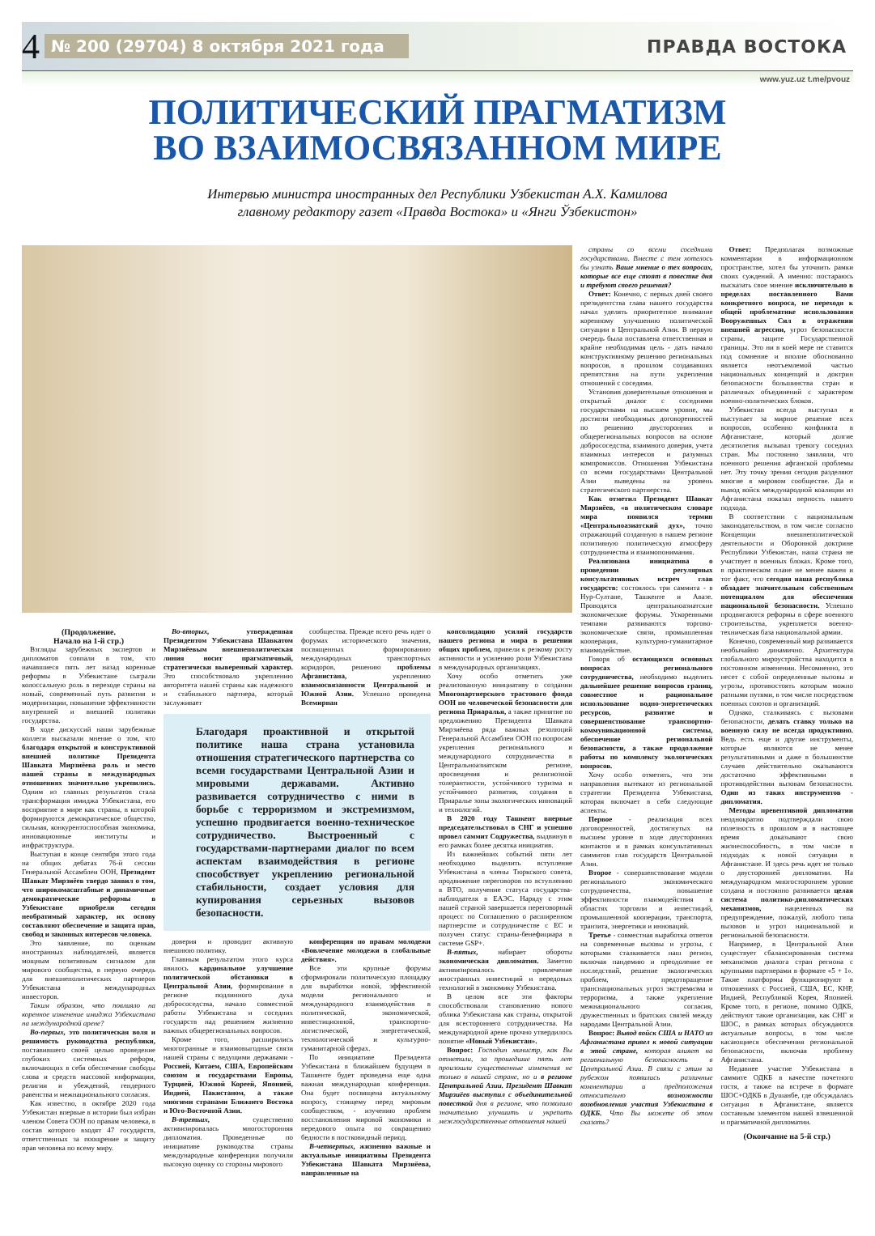4 № 200 (29704) 8 октября 2021 года
ПРАВДА ВОСТОКА
www.yuz.uz t.me/pvouz
ПОЛИТИЧЕСКИЙ ПРАГМАТИЗМ
ВО ВЗАИМОСВЯЗАННОМ МИРЕ
Интервью министра иностранных дел Республики Узбекистан А.Х. Камилова
главному редактору газет «Правда Востока» и «Янги Ўзбекистон»
(Продолжение.
Начало на 1-й стр.)
Взгляды зарубежных экспертов и дипломатов совпали в том, что начавшиеся пять лет назад коренные реформы в Узбекистане сыграли колоссальную роль в переходе страны на новый, современный путь развития и модернизации, повышение эффективности внутренней и внешней политики государства.
В ходе дискуссий наши зарубежные коллеги высказали мнение о том, что благодаря открытой и конструктивной внешней политике Президента Шавката Мирзиёева роль и место нашей страны в международных отношениях значительно укрепились. Одним из главных результатов стала трансформация имиджа Узбекистана, его восприятие в мире как страны, в которой формируются демократическое общество, сильная, конкурентоспособная экономика, инновационные институты и инфраструктура.
Выступая в конце сентября этого года на общих дебатах 76-й сессии Генеральной Ассамблеи ООН, Президент Шавкат Мирзиёев твердо заявил о том, что широкомасштабные и динамичные демократические реформы в Узбекистане приобрели сегодня необратимый характер, их основу составляют обеспечение и защита прав, свобод и законных интересов человека.
Это заявление, по оценкам иностранных наблюдателей, является мощным позитивным сигналом для мирового сообщества, в первую очередь для внешнеполитических партнеров Узбекистана и международных инвесторов.
Таким образом, что повлияло на коренное изменение имиджа Узбекистана на международной арене?
Во-первых, это политическая воля и решимость руководства республики, поставившего своей целью проведение глубоких системных реформ, включающих в себя обеспечение свободы слова и средств массовой информации, религии и убеждений, гендерного равенства и межнационального согласия.
Как известно, в октябре 2020 года Узбекистан впервые в истории был избран членом Совета ООН по правам человека, в состав которого входят 47 государств, ответственных за поощрение и защиту прав человека по всему миру.
Во-вторых, утвержденная Президентом Узбекистана Шавкатом Мирзиёевым внешнеполитическая линия носит прагматичный, стратегически выверенный характер. Это способствовало укреплению авторитета нашей страны как надежного и стабильного партнера, который заслуживает
сообщества. Прежде всего речь идет о форумах исторического значения, посвященных формированию международных транспортных коридоров, решению проблемы Афганистана, укреплению взаимосвязанности Центральной и Южной Азии. Успешно проведена Всемирная
Благодаря проактивной и открытой политике наша страна установила отношения стратегического партнерства со всеми государствами Центральной Азии и мировыми державами. Активно развивается сотрудничество с ними в борьбе с терроризмом и экстремизмом, успешно продвигается военно-техническое сотрудничество. Выстроенный с государствами-партнерами диалог по всем аспектам взаимодействия в регионе способствует укреплению региональной стабильности, создает условия для купирования серьезных вызовов безопасности.
доверия и проводит активную внешнюю политику.
Главным результатом этого курса явилось кардинальное улучшение политической обстановки в Центральной Азии, формирование в регионе подлинного духа добрососедства, начало совместной работы Узбекистана и соседних государств над решением жизненно важных общерегиональных вопросов.
Кроме того, расширились многогранные и взаимовыгодные связи нашей страны с ведущими державами - Россией, Китаем, США, Европейским союзом и государствами Европы, Турцией, Южной Кореей, Японией, Индией, Пакистаном, а также многими странами Ближнего Востока и Юго-Восточной Азии.
В-третьих, существенно активизировалась многосторонняя дипломатия. Проведенные по инициативе руководства страны международные конференции получили высокую оценку со стороны мирового
конференция по правам молодежи «Вовлечение молодежи в глобальные действия».
Все эти крупные форумы сформировали политическую площадку для выработки новой, эффективной модели регионального и международного взаимодействия в политической, экономической, инвестиционной, транспортно-логистической, энергетической, технологической и культурно-гуманитарной сферах.
По инициативе Президента Узбекистана в ближайшем будущем в Ташкенте будет проведена еще одна важная международная конференция. Она будет посвящена актуальному вопросу, стоящему перед мировым сообществом, - изучению проблем восстановления мировой экономики и передового опыта по сокращению бедности в постковидный период.
В-четвертых, жизненно важные и актуальные инициативы Президента Узбекистана Шавката Мирзиёева, направленные на
консолидацию усилий государств нашего региона и мира в решении общих проблем, привели к резкому росту активности и усилению роли Узбекистана в международных организациях.
Хочу особо отметить уже реализованную инициативу о создании Многопартнерского трастового фонда ООН по человеческой безопасности для региона Приаралья, а также принятие по предложению Президента Шавката Мирзиёева ряда важных резолюций Генеральной Ассамблеи ООН по вопросам укрепления регионального и международного сотрудничества в Центральноазиатском регионе, просвещения и религиозной толерантности, устойчивого туризма и устойчивого развития, создания в Приаралье зоны экологических инноваций и технологий.
В 2020 году Ташкент впервые председательствовал в СНГ и успешно провел саммит Содружества, выдвинув в его рамках более десятка инициатив.
Из важнейших событий пяти лет необходимо выделить вступление Узбекистана в члены Тюркского совета, продвижение переговоров по вступлению в ВТО, получение статуса государства-наблюдателя в ЕАЭС. Наряду с этим нашей страной завершается переговорный процесс по Соглашению о расширенном партнерстве и сотрудничестве с ЕС и получен статус страны-бенефициара в системе GSP+.
В-пятых, набирает обороты экономическая дипломатия. Заметно активизировалось привлечение иностранных инвестиций и передовых технологий в экономику Узбекистана.
В целом все эти факторы способствовали становлению нового облика Узбекистана как страны, открытой для всестороннего сотрудничества. На международной арене прочно утвердилось понятие «Новый Узбекистан».
Вопрос: Господин министр, как Вы отметили, за прошедшие пять лет произошли существенные изменения не только в нашей стране, но и в регионе Центральной Азии. Президент Шавкат Мирзиёев выступил с объединительной повесткой дня в регионе, что позволило значительно улучшить и укрепить межгосударственные отношения нашей
страны со всеми соседними государствами. Вместе с тем хотелось бы узнать Ваше мнение о тех вопросах, которые все еще стоят в повестке дня и требуют своего решения?
Ответ: Конечно, с первых дней своего президентства глава нашего государства начал уделять приоритетное внимание коренному улучшению политической ситуации в Центральной Азии. В первую очередь была поставлена ответственная и крайне необходимая цель - дать начало конструктивному решению региональных вопросов, в прошлом создававших препятствия на пути укрепления отношений с соседями.
Установив доверительные отношения и открытый диалог с соседними государствами на высшем уровне, мы достигли необходимых договоренностей по решению двусторонних и общерегиональных вопросов на основе добрососедства, взаимного доверия, учета взаимных интересов и разумных компромиссов. Отношения Узбекистана со всеми государствами Центральной Азии выведены на уровень стратегического партнерства.
Как отметил Президент Шавкат Мирзиёев, «в политическом словаре мира появился термин «Центральноазиатский дух», точно отражающий созданную в нашем регионе позитивную политическую атмосферу сотрудничества и взаимопонимания.
Реализована инициатива о проведении регулярных консультативных встреч глав государств: состоялось три саммита - в Нур-Султане, Ташкенте и Авазе. Проводятся центральноазиатские экономические форумы. Ускоренными темпами развиваются торгово-экономические связи, промышленная кооперация, культурно-гуманитарное взаимодействие.
Говоря об остающихся основных вопросах регионального сотрудничества, необходимо выделить дальнейшее решение вопросов границ, совместное и рациональное использование водно-энергетических ресурсов, развитие и совершенствование транспортно-коммуникационной системы, обеспечение региональной безопасности, а также продолжение работы по комплексу экологических вопросов.
Хочу особо отметить, что эти направления вытекают из региональной стратегии Президента Узбекистана, которая включает в себя следующие аспекты.
Первое - реализация всех договоренностей, достигнутых на высшем уровне в ходе двусторонних контактов и в рамках консультативных саммитов глав государств Центральной Азии.
Второе - совершенствование модели регионального экономического сотрудничества, повышение эффективности взаимодействия в областях торговли и инвестиций, промышленной кооперации, транспорта, транзита, энергетики и инноваций.
Третье - совместная выработка ответов на современные вызовы и угрозы, с которыми сталкивается наш регион, включая пандемию и преодоление ее последствий, решение экологических проблем, предотвращение транснациональных угроз экстремизма и терроризма, а также укрепление межнационального согласия, дружественных и братских связей между народами Центральной Азии.
Вопрос: Вывод войск США и НАТО из Афганистана привел к новой ситуации в этой стране, которая влияет на региональную безопасность в Центральной Азии. В связи с этим за рубежом появились различные комментарии и предположения относительно возможности возобновления участия Узбекистана в ОДКБ. Что Вы можете об этом сказать?
Ответ: Предполагая возможные комментарии в информационном пространстве, хотел бы уточнить рамки своих суждений. А именно: постараюсь высказать свое мнение исключительно в пределах поставленного Вами конкретного вопроса, не переходя к общей проблематике использования Вооруженных Сил в отражении внешней агрессии, угроз безопасности страны, защите Государственной границы. Это ни в коей мере не ставится под сомнение и вполне обоснованно является неотъемлемой частью национальных концепций и доктрин безопасности большинства стран и различных объединений с характером военно-политических блоков.
Узбекистан всегда выступал и выступает за мирное решение всех вопросов, особенно конфликта в Афганистане, который долгие десятилетия вызывал тревогу соседних стран. Мы постоянно заявляли, что военного решения афганской проблемы нет. Эту точку зрения сегодня разделяют многие в мировом сообществе. Да и вывод войск международной коалиции из Афганистана показал верность нашего подхода.
В соответствии с национальным законодательством, в том числе согласно Концепции внешнеполитической деятельности и Оборонной доктрине Республики Узбекистан, наша страна не участвует в военных блоках. Кроме того, в практическом плане не менее важен и тот факт, что сегодня наша республика обладает значительным собственным потенциалом для обеспечения национальной безопасности. Успешно продвигаются реформы в сфере военного строительства, укрепляется военно-техническая база национальной армии.
Конечно, современный мир развивается необычайно динамично. Архитектура глобального мироустройства находится в постоянном изменении. Несомненно, это несет с собой определенные вызовы и угрозы, противостоять которым можно разными путями, в том числе посредством военных союзов и организаций.
Однако, сталкиваясь с вызовами безопасности, делать ставку только на военную силу не всегда продуктивно. Ведь есть еще и другие инструменты, которые являются не менее результативными и даже в большинстве случаев действительно оказываются достаточно эффективными в противодействии вызовам безопасности. Один из таких инструментов - дипломатия.
Методы превентивной дипломатии неоднократно подтверждали свою полезность в прошлом и в настоящее время доказывают свою жизнеспособность, в том числе в подходах к новой ситуации в Афганистане. И здесь речь идет не только о двусторонней дипломатии. На международном многостороннем уровне создана и постоянно развивается целая система политико-дипломатических механизмов, нацеленных на предупреждение, пожалуй, любого типа вызовов и угроз национальной и региональной безопасности.
Например, в Центральной Азии существует сбалансированная система механизмов диалога стран региона с крупными партнерами в формате «5 + 1». Такие платформы функционируют в отношениях с Россией, США, ЕС, КНР, Индией, Республикой Корея, Японией. Кроме того, в регионе, помимо ОДКБ, действуют такие организации, как СНГ и ШОС, в рамках которых обсуждаются актуальные вопросы, в том числе касающиеся обеспечения региональной безопасности, включая проблему Афганистана.
Недавнее участие Узбекистана в саммите ОДКБ в качестве почетного гостя, а также на встрече в формате ШОС+ОДКБ в Душанбе, где обсуждалась ситуация в Афганистане, является составным элементом нашей взвешенной и прагматичной дипломатии.
(Окончание на 5-й стр.)